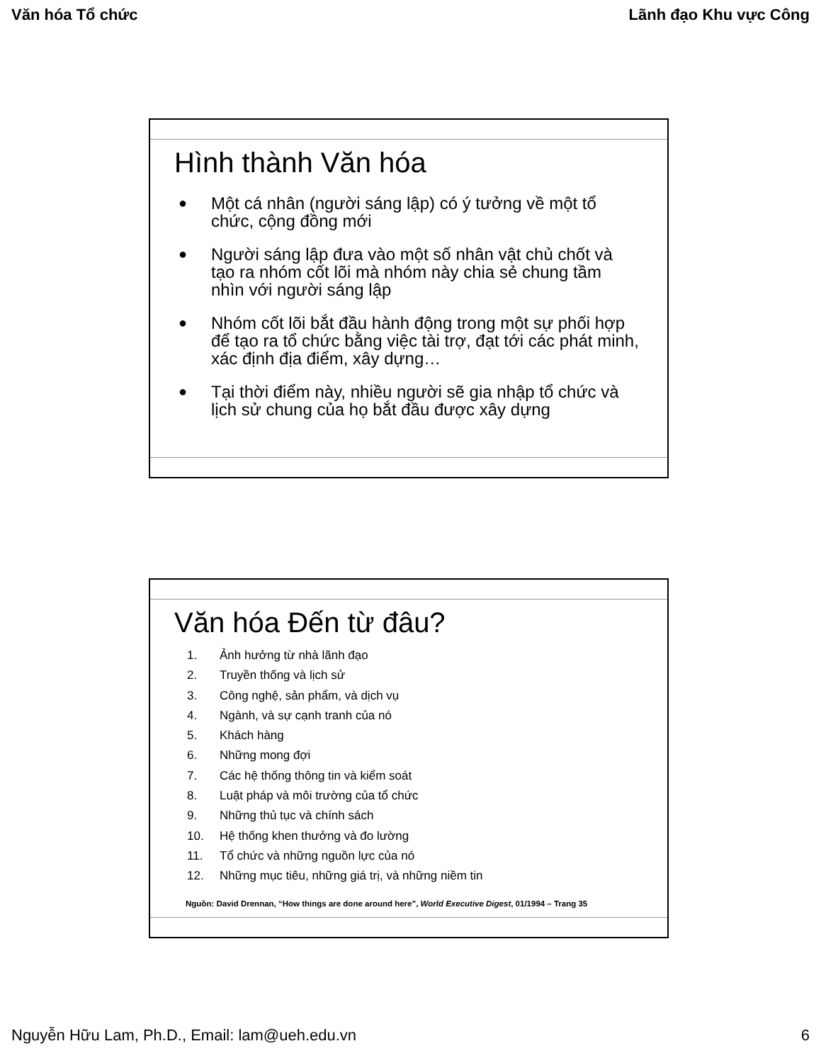Văn hóa Tổ chức Lãnh đạo Khu vực Công
Hình thành Văn hóa
● Một cá nhân (người sáng lập) có ý tưởng về một tổ chức, cộng đồng mới
● Người sáng lập đưa vào một số nhân vật chủ chốt và tạo ra nhóm cốt lõi mà nhóm này chia sẻ chung tầm nhìn với người sáng lập
● Nhóm cốt lõi bắt đầu hành động trong một sự phối hợp để tạo ra tổ chức bằng việc tài trợ, đạt tới các phát minh, xác định địa điểm, xây dựng…
● Tại thời điểm này, nhiều người sẽ gia nhập tổ chức và lịch sử chung của họ bắt đầu được xây dựng
Văn hóa Đến từ đâu?
1. Ảnh hưởng từ nhà lãnh đạo
2. Truyền thống và lịch sử
3. Công nghệ, sản phẩm, và dịch vụ
4. Ngành, và sự cạnh tranh của nó
5. Khách hàng
6. Những mong đợi
7. Các hệ thống thông tin và kiểm soát
8. Luật pháp và môi trường của tổ chức
9. Những thủ tục và chính sách
10. Hệ thống khen thưởng và đo lường
11. Tổ chức và những nguồn lực của nó
12. Những mục tiêu, những giá trị, và những niềm tin
Nguồn: David Drennan, “How things are done around here”, World Executive Digest, 01/1994 – Trang 35
Nguyễn Hữu Lam, Ph.D., Email: lam@ueh.edu.vn 6